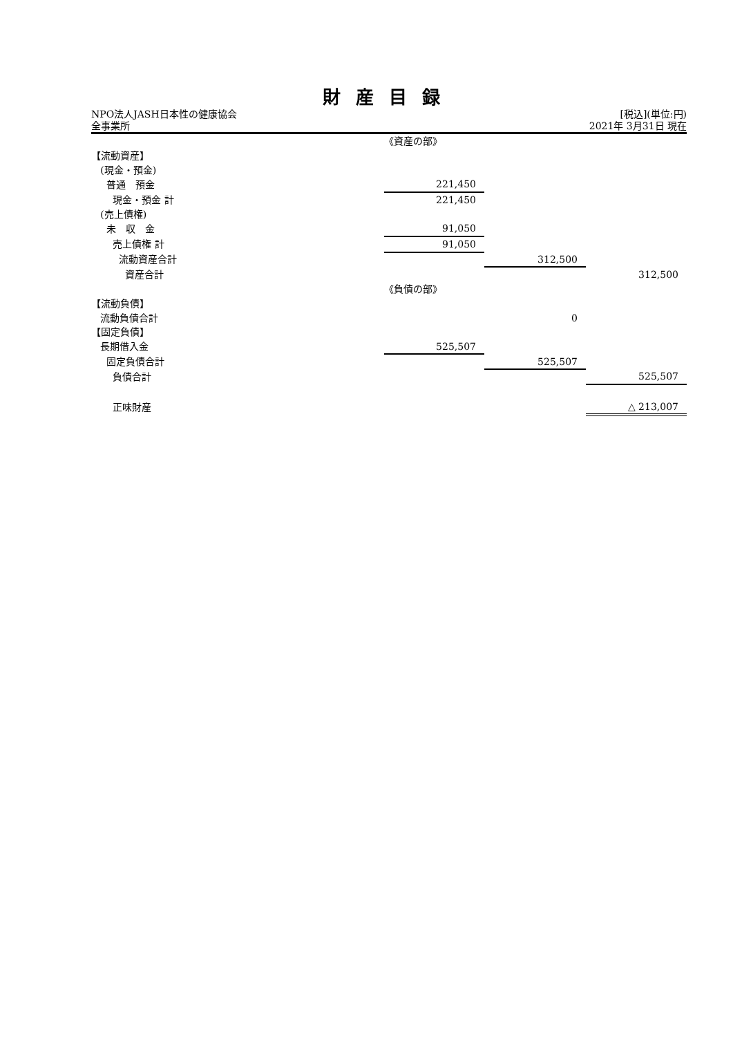財産目録
NPO法人JASH日本性の健康協会 [税込](単位:円)
全事業所 2021年 3月31日 現在
| | 《資産の部》 | | |
| 【流動資産】 | | | |
| (現金・預金) | | | |
| 普通 預金 | 221,450 | | |
| 現金・預金 計 | 221,450 | | |
| (売上債権) | | | |
| 未 収 金 | 91,050 | | |
| 売上債権 計 | 91,050 | | |
| 流動資産合計 | | 312,500 | |
| 資産合計 | | | 312,500 |
| | 《負債の部》 | | |
| 【流動負債】 | | | |
| 流動負債合計 | | 0 | |
| 【固定負債】 | | | |
| 長期借入金 | 525,507 | | |
| 固定負債合計 | | 525,507 | |
| 負債合計 | | | 525,507 |
| 正味財産 | | | △ 213,007 |